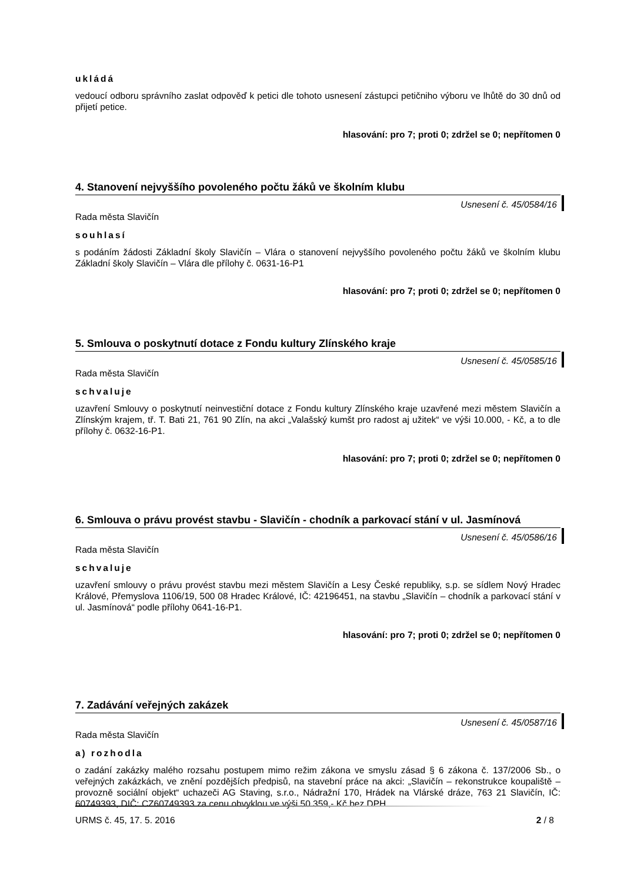ukládá
vedoucí odboru správního zaslat odpověď k petici dle tohoto usnesení zástupci petičniho výboru ve lhůtě do 30 dnů od přijetí petice.
hlasování: pro 7; proti 0; zdržel se 0; nepřítomen 0
4. Stanovení nejvyššího povoleného počtu žáků ve školním klubu
Usnesení č. 45/0584/16
Rada města Slavičín
souhlasí
s podáním žádosti Základní školy Slavičín – Vlára o stanovení nejvyššího povoleného počtu žáků ve školním klubu Základní školy Slavičín – Vlára dle přílohy č. 0631-16-P1
hlasování: pro 7; proti 0; zdržel se 0; nepřítomen 0
5. Smlouva o poskytnutí dotace z Fondu kultury Zlínského kraje
Usnesení č. 45/0585/16
Rada města Slavičín
schvaluje
uzavření Smlouvy o poskytnutí neinvestiční dotace z Fondu kultury Zlínského kraje uzavřené mezi městem Slavičín a Zlínským krajem, tř. T. Bati 21, 761 90 Zlín, na akci „Valašský kumšt pro radost aj užitek“ ve výši 10.000, - Kč, a to dle přílohy č. 0632-16-P1.
hlasování: pro 7; proti 0; zdržel se 0; nepřítomen 0
6. Smlouva o právu provést stavbu - Slavičín - chodník a parkovací stání v ul. Jasmínová
Usnesení č. 45/0586/16
Rada města Slavičín
schvaluje
uzavření smlouvy o právu provést stavbu mezi městem Slavičín a Lesy České republiky, s.p. se sídlem Nový Hradec Králové, Přemyslova 1106/19, 500 08 Hradec Králové, IČ: 42196451, na stavbu „Slavičín – chodník a parkovací stání v ul. Jasmínová“ podle přílohy 0641-16-P1.
hlasování: pro 7; proti 0; zdržel se 0; nepřítomen 0
7. Zadávání veřejných zakázek
Usnesení č. 45/0587/16
Rada města Slavičín
a) rozhodla
o zadání zakázky malého rozsahu postupem mimo režim zákona ve smyslu zásad § 6 zákona č. 137/2006 Sb., o veřejných zakázkách, ve znění pozdějších předpisů, na stavební práce na akci: „Slavičín – rekonstrukce koupaliště – provozně sociální objekt“ uchazeči AG Staving, s.r.o., Nádražní 170, Hrádek na Vlárské dráze, 763 21 Slavičín, IČ: 60749393, DIČ: CZ60749393 za cenu obvyklou ve výši 50 359,- Kč bez DPH.
URMS č. 45, 17. 5. 2016 2 / 8